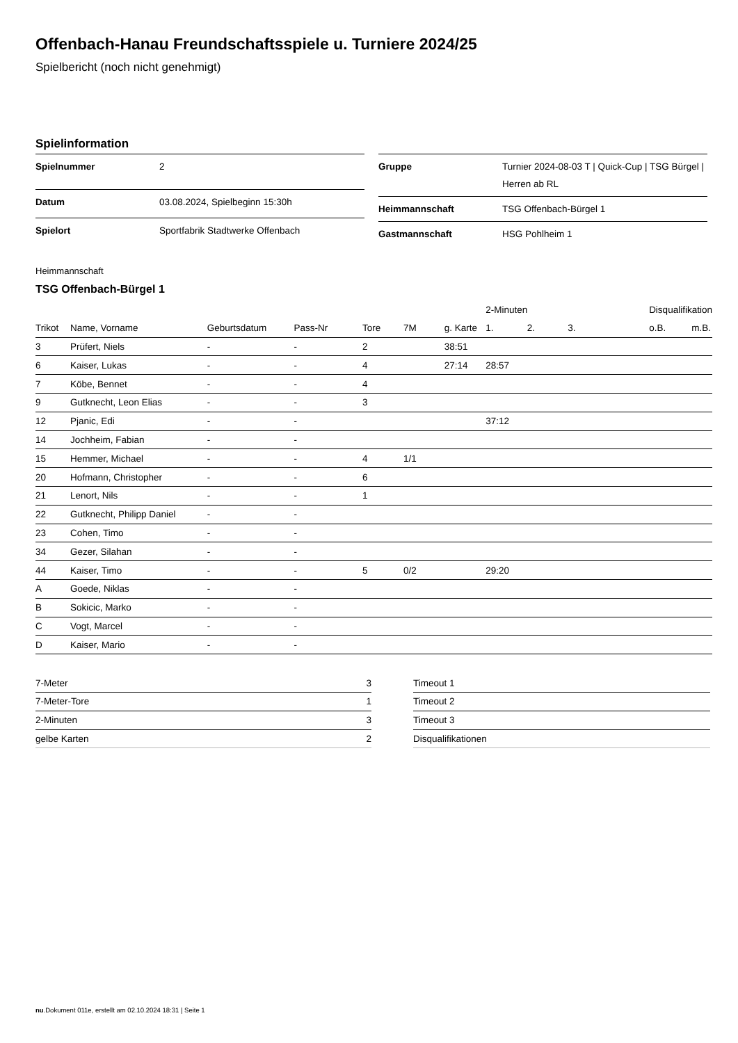Offenbach-Hanau Freundschaftsspiele u. Turniere 2024/25
Spielbericht (noch nicht genehmigt)
Spielinformation
| Spielnummer | 2 |
| Datum | 03.08.2024, Spielbeginn 15:30h |
| Spielort | Sportfabrik Stadtwerke Offenbach |
| Gruppe | Turnier 2024-08-03 T / Quick-Cup / TSG Bürgel / Herren ab RL |
| Heimmannschaft | TSG Offenbach-Bürgel 1 |
| Gastmannschaft | HSG Pohlheim 1 |
Heimmannschaft
TSG Offenbach-Bürgel 1
| | | | | | | | 2-Minuten | | | Disqualifikation | |
| --- | --- | --- | --- | --- | --- | --- | --- | --- | --- | --- | --- |
| Trikot | Name, Vorname | Geburtsdatum | Pass-Nr | Tore | 7M | g. Karte | 1. | 2. | 3. | o.B. | m.B. |
| 3 | Prüfert, Niels | - | - | 2 | | 38:51 | | | | | |
| 6 | Kaiser, Lukas | - | - | 4 | | 27:14 | 28:57 | | | | |
| 7 | Köbe, Bennet | - | - | 4 | | | | | | | |
| 9 | Gutknecht, Leon Elias | - | - | 3 | | | | | | | |
| 12 | Pjanic, Edi | - | - | | | | 37:12 | | | | |
| 14 | Jochheim, Fabian | - | - | | | | | | | | |
| 15 | Hemmer, Michael | - | - | 4 | 1/1 | | | | | | |
| 20 | Hofmann, Christopher | - | - | 6 | | | | | | | |
| 21 | Lenort, Nils | - | - | 1 | | | | | | | |
| 22 | Gutknecht, Philipp Daniel | - | - | | | | | | | | |
| 23 | Cohen, Timo | - | - | | | | | | | | |
| 34 | Gezer, Silahan | - | - | | | | | | | | |
| 44 | Kaiser, Timo | - | - | 5 | 0/2 | | 29:20 | | | | |
| A | Goede, Niklas | - | - | | | | | | | | |
| B | Sokicic, Marko | - | - | | | | | | | | |
| C | Vogt, Marcel | - | - | | | | | | | | |
| D | Kaiser, Mario | - | - | | | | | | | | |
| 7-Meter | 3 |
| 7-Meter-Tore | 1 |
| 2-Minuten | 3 |
| gelbe Karten | 2 |
| Timeout 1 |
| Timeout 2 |
| Timeout 3 |
| Disqualifikationen |
nu.Dokument 011e, erstellt am 02.10.2024 18:31 | Seite 1